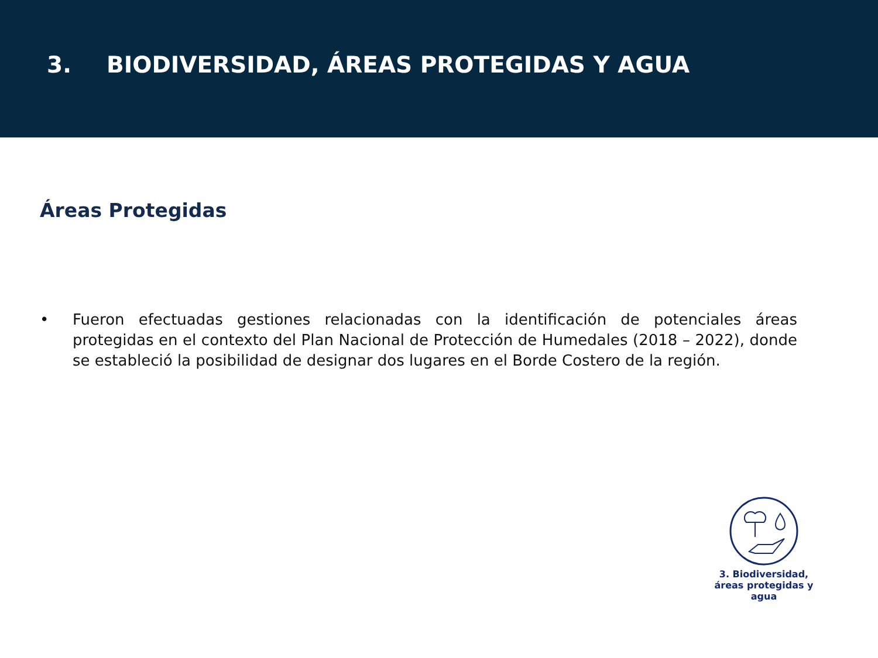3. BIODIVERSIDAD, ÁREAS PROTEGIDAS Y AGUA
Áreas Protegidas
• Fueron efectuadas gestiones relacionadas con la identificación de potenciales áreas protegidas en el contexto del Plan Nacional de Protección de Humedales (2018 – 2022), donde se estableció la posibilidad de designar dos lugares en el Borde Costero de la región.
3. Biodiversidad, áreas protegidas y agua